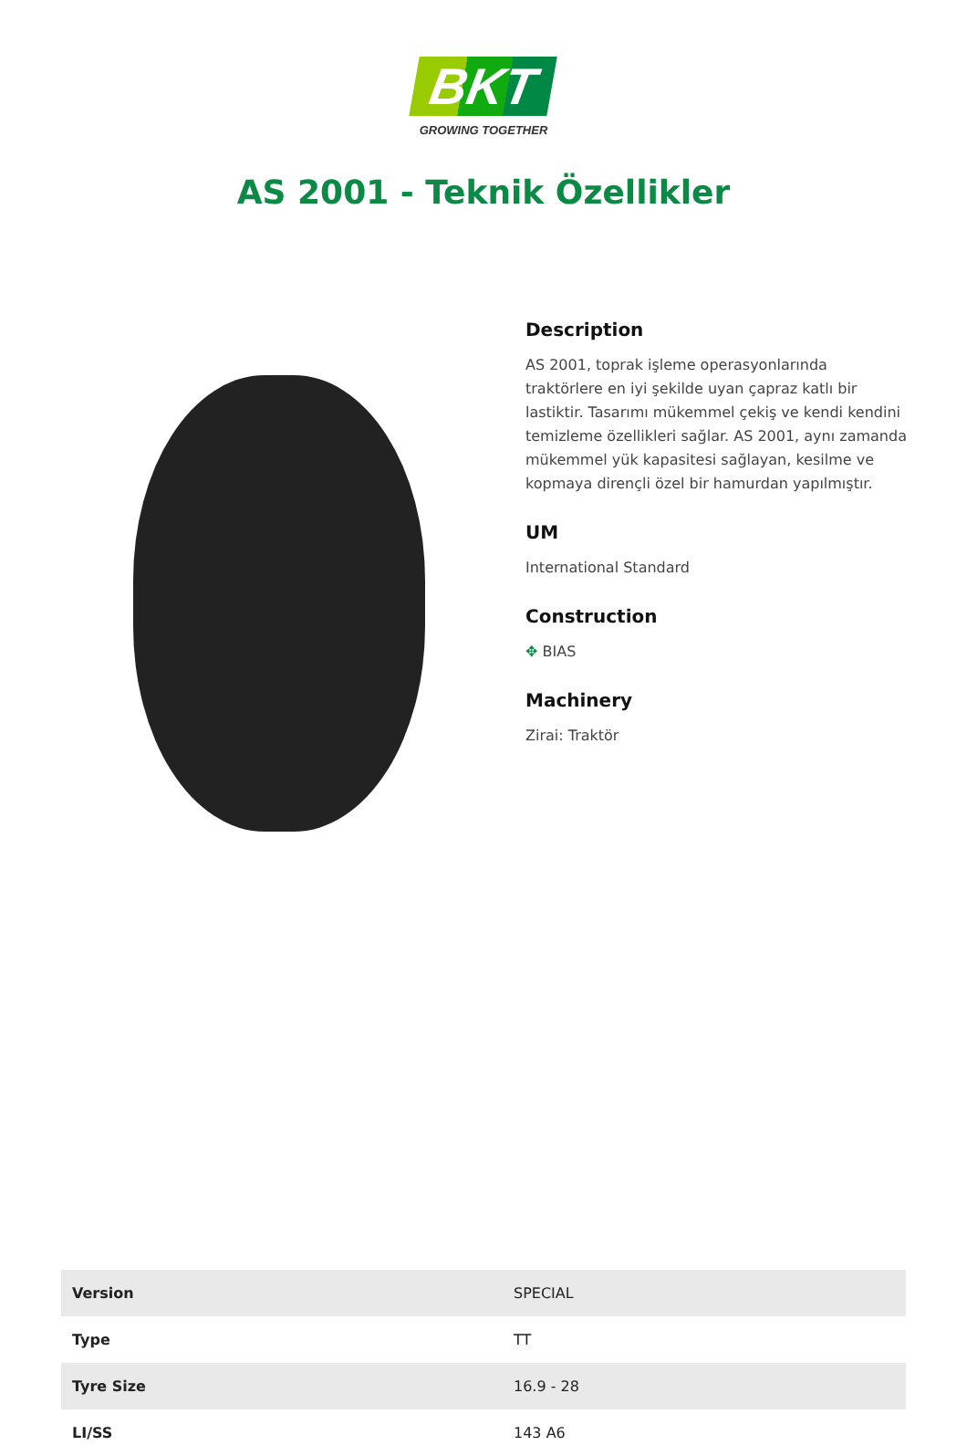BKT
GROWING TOGETHER
AS 2001 - Teknik Özellikler
Description
AS 2001, toprak işleme operasyonlarında traktörlere en iyi şekilde uyan çapraz katlı bir lastiktir. Tasarımı mükemmel çekiş ve kendi kendini temizleme özellikleri sağlar. AS 2001, aynı zamanda mükemmel yük kapasitesi sağlayan, kesilme ve kopmaya dirençli özel bir hamurdan yapılmıştır.
UM
International Standard
Construction
✥ BIAS
Machinery
Zirai: Traktör
| Version | SPECIAL |
| Type | TT |
| Tyre Size | 16.9 - 28 |
| LI/SS | 143 A6 |